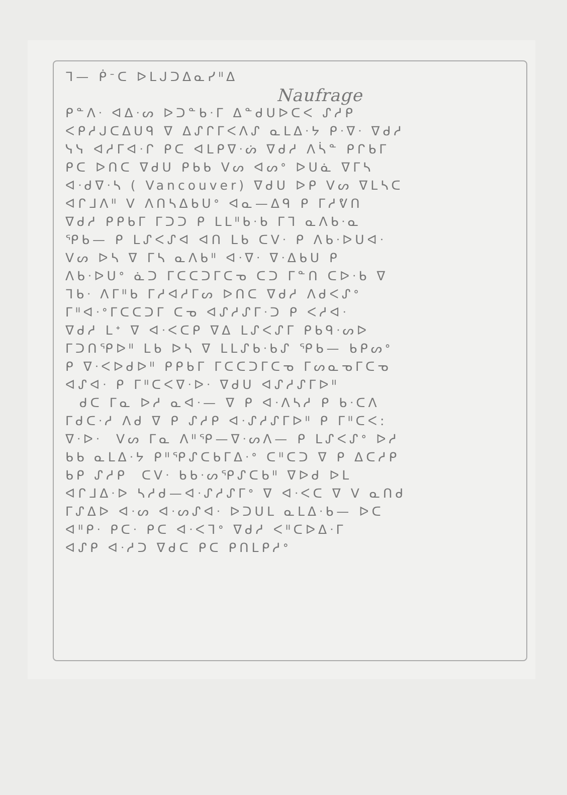ᒣ— ᑮᐨᑕ ᐅᒪᒍᑐᐃᓇᓯᐦᐃ
Naufrage
ᑭᓐᐱᐧ ᐊᐃᐧᔕ ᐅᑐᓐᑲᐧᒥ ᐃᓐᑯᑌᐅᑕᐸ ᔑᓱᑭ
ᐸᑭᓱᒍᑕᐃᑌᑫ ᐁ ᐃᔑᒋᒥᐸᐱᔑ ᓇᒪᐃᐧᔭ ᑭᐧᐁᐧ ᐁᑯᓱ
ᓭᓭ ᐊᓱᒥᐊᐧᒋ ᑭᑕ ᐊᒪᑭᐁᐧᔖ ᐁᑯᓱ ᐱᓵᓐ ᑭᒋᑲᒥ
ᑭᑕ ᐅᑎᑕ ᐁᑯᑌ ᑭᑲᑲ ᐯᔕ ᐊᔕᐤ ᐅᑌᓈ ᐁᒥᓴ
ᐊᐧᑯᐁᐧᓴ ( Vancouver) ᐁᑯᑌ ᐅᑭ ᐯᔕ ᐁᒪᓴᑕ
ᐊᒋᒧᐱᐦ ᐯ ᐱᑎᓴᐃᑲᑌᐤ ᐊᓇ—ᐃᑫ ᑭ ᒥᓱᕓᑎ
ᐁᑯᓱ ᑭᑭᑲᒥ ᒥᑐᑐ ᑭ ᒪᒪᐦᑲᐧᑲ ᒥᒣ ᓇᐱᑲᐧᓇ
ᕿᑲ— ᑭ ᒪᔑᐸᔑᐊ ᐊᑎ ᒪᑲ ᑕᐯᐧ ᑭ ᐱᑲᐧᐅᑌᐊᐧ
ᐯᔕ ᐅᓴ ᐁ ᒥᓴ ᓇᐱᑲᐦ ᐊᐧᐁᐧ ᐁᐧᐃᑲᑌ ᑭ
ᐱᑲᐧᐅᑌᐤ ᓈᑐ ᒥᑕᑕᑐᒥᑕᓀ ᑕᑐ ᒥᓐᑎ ᑕᐅᐧᑲ ᐁ
ᒣᑲᐧ ᐱᒥᐦᑲ ᒥᓱᐊᓱᒥᔕ ᐅᑎᑕ ᐁᑯᓱ ᐱᑯᐸᔑᐤ
ᒥᐦᐊᐧᐤᒥᑕᑕᑐᒥ ᑕᓀ ᐊᔑᓱᔑᒥᐧᑐ ᑭ ᐸᓱᐊᐧ
ᐁᑯᓱ ᒪᕀ ᐁ ᐊᐧᐸᑕᑭ ᐁᐃ ᒪᔑᐸᔑᒥ ᑭᑲᑫᐧᔕᐅ
ᒥᑐᑎᕿᐅᐦ ᒪᑲ ᐅᓴ ᐁ ᒪᒪᔑᑲᐧᑲᔑ ᕿᑲ— ᑲᑭᔕᐤ
ᑭ ᐁᐧᐸᐅᑯᐅᐦ ᑭᑭᑲᒥ ᒥᑕᑕᑐᒥᑕᓀ ᒥᔕᓇᓀᒥᑕᓀ
ᐊᔑᐊᐧ ᑭ ᒥᐦᑕᐸᐁᐧᐅᐧ ᐁᑯᑌ ᐊᔑᓱᔑᒥᐅᐦ
ᑯᑕ ᒥᓇ ᐅᓱ ᓇᐊᐧ— ᐁ ᑭ ᐊᐧᐱᓴᓱ ᑭ ᑲᐧᑕᐱ
ᒥᑯᑕᐧᓱ ᐱᑯ ᐁ ᑭ ᔑᓱᑭ ᐊᐧᔑᓱᔑᒥᐅᐦ ᑭ ᒥᐦᑕᐸ:
ᐁᐧᐅᐧ ᐯᔕ ᒥᓇ ᐱᐦᕿ—ᐁᐧᔕᐱ— ᑭ ᒪᔑᐸᔑᐤ ᐅᓱ
ᑲᑲ ᓇᒪᐃᐧᔭ ᑭᐦᕿᔑᑕᑲᒥᐃᐧᐤ ᑕᐦᑕᑐ ᐁ ᑭ ᐃᑕᓱᑭ
ᑲᑭ ᔑᓱᑭ ᑕᐯᐧ ᑲᑲᐧᔕᕿᔑᑕᑲᐦ ᐁᐅᑯ ᐅᒪ
ᐊᒋᒧᐃᐧᐅ ᓴᓱᑯ—ᐊᐧᔑᓱᔑᒥᐤ ᐁ ᐊᐧᐸᑕ ᐁ ᐯ ᓇᑎᑯ
ᒥᔑᐃᐅ ᐊᐧᔕ ᐊᐧᔕᔑᐊᐧ ᐅᑐᑌᒪ ᓇᒪᐃᐧᑲ— ᐅᑕ
ᐊᐦᑭᐧ ᑭᑕᐧ ᑭᑕ ᐊᐧᐸᒣᐤ ᐁᑯᓱ ᐸᐦᑕᐅᐃᐧᒥ
ᐊᔑᑭ ᐊᐧᓱᑐ ᐁᑯᑕ ᑭᑕ ᑭᑎᒪᑭᓱᐤ